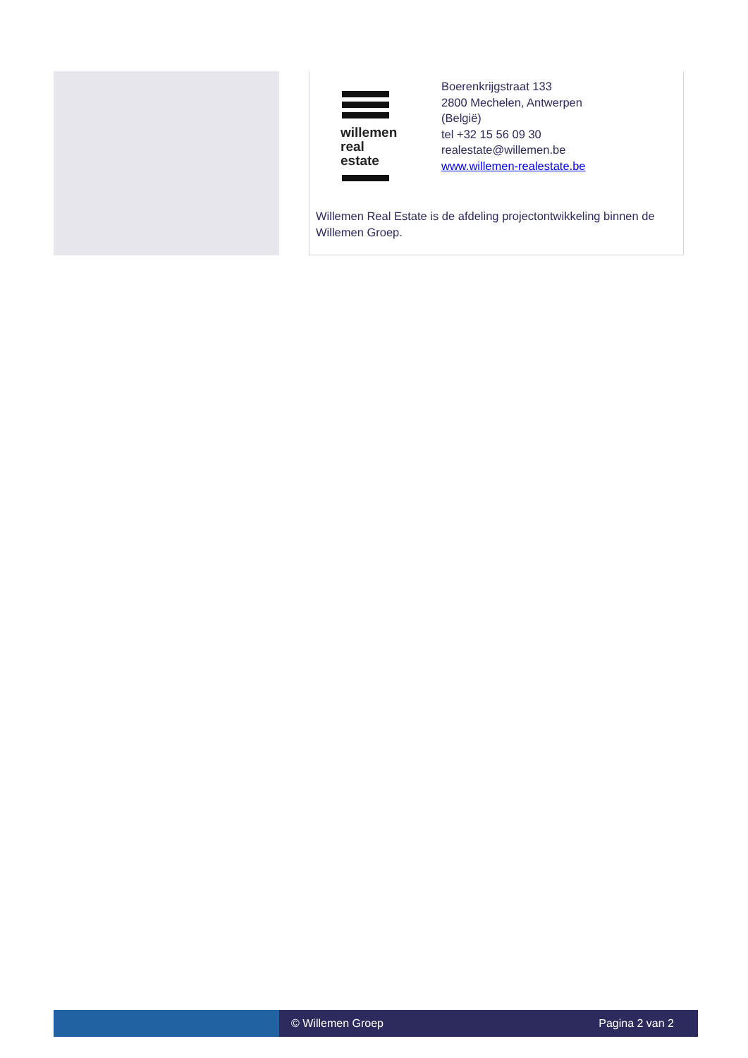willemen
real
estate
Boerenkrijgstraat 133
2800 Mechelen, Antwerpen
(België)
tel +32 15 56 09 30
realestate@willemen.be
www.willemen-realestate.be
Willemen Real Estate is de afdeling projectontwikkeling binnen de Willemen Groep.
© Willemen Groep Pagina 2 van 2